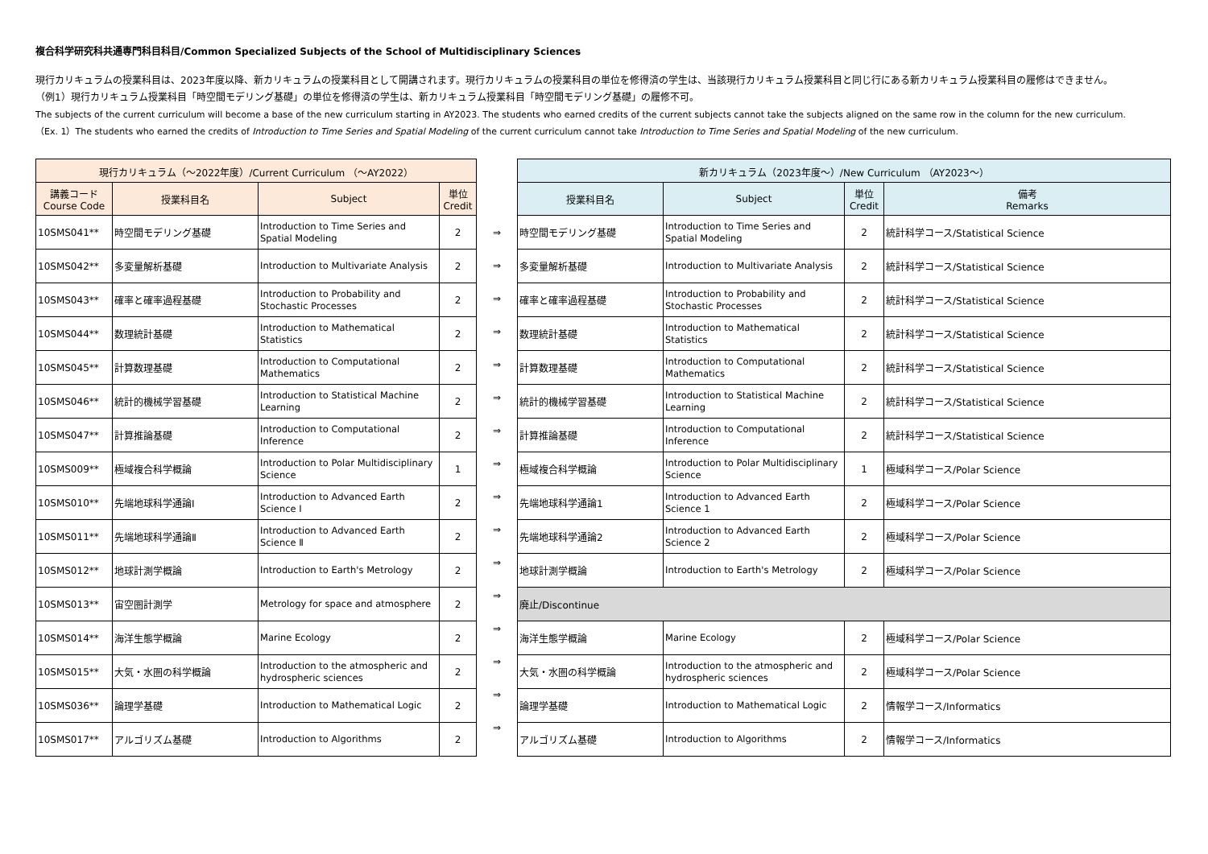複合科学研究科共通専門科目科目/Common Specialized Subjects of the School of Multidisciplinary Sciences
現行カリキュラムの授業科目は、2023年度以降、新カリキュラムの授業科目として開講されます。現行カリキュラムの授業科目の単位を修得済の学生は、当該現行カリキュラム授業科目と同じ行にある新カリキュラム授業科目の履修はできません。
（例1）現行カリキュラム授業科目「時空間モデリング基礎」の単位を修得済の学生は、新カリキュラム授業科目「時空間モデリング基礎」の履修不可。
The subjects of the current curriculum will become a base of the new curriculum starting in AY2023. The students who earned credits of the current subjects cannot take the subjects aligned on the same row in the column for the new curriculum.
（Ex. 1）The students who earned the credits of Introduction to Time Series and Spatial Modeling of the current curriculum cannot take Introduction to Time Series and Spatial Modeling of the new curriculum.
| / 現行カリキュラム（～2022年度）/Current Curriculum （～AY2022） / / / / / --- / --- / --- / --- / / 講義コード Course Code / 授業科目名 / Subject / 単位 Credit / / 10SMS041** / 時空間モデリング基礎 / Introduction to Time Series and Spatial Modeling / 2 / / 10SMS042** / 多変量解析基礎 / Introduction to Multivariate Analysis / 2 / / 10SMS043** / 確率と確率過程基礎 / Introduction to Probability and Stochastic Processes / 2 / / 10SMS044** / 数理統計基礎 / Introduction to Mathematical Statistics / 2 / / 10SMS045** / 計算数理基礎 / Introduction to Computational Mathematics / 2 / / 10SMS046** / 統計的機械学習基礎 / Introduction to Statistical Machine Learning / 2 / / 10SMS047** / 計算推論基礎 / Introduction to Computational Inference / 2 / / 10SMS009** / 極域複合科学概論 / Introduction to Polar Multidisciplinary Science / 1 / / 10SMS010** / 先端地球科学通論Ⅰ / Introduction to Advanced Earth Science Ⅰ / 2 / / 10SMS011** / 先端地球科学通論Ⅱ / Introduction to Advanced Earth Science Ⅱ / 2 / / 10SMS012** / 地球計測学概論 / Introduction to Earth's Metrology / 2 / / 10SMS013** / 宙空圏計測学 / Metrology for space and atmosphere / 2 / / 10SMS014** / 海洋生態学概論 / Marine Ecology / 2 / / 10SMS015** / 大気・水圏の科学概論 / Introduction to the atmospheric and hydrospheric sciences / 2 / / 10SMS036** / 論理学基礎 / Introduction to Mathematical Logic / 2 / / 10SMS017** / アルゴリズム基礎 / Introduction to Algorithms / 2 / | / ⇒ / / ⇒ / / ⇒ / / ⇒ / / ⇒ / / ⇒ / / ⇒ / / ⇒ / / ⇒ / / ⇒ / / ⇒ / / ⇒ / / ⇒ / / ⇒ / / ⇒ / / ⇒ / | / 新カリキュラム（2023年度～）/New Curriculum （AY2023～） / / / / / --- / --- / --- / --- / / 授業科目名 / Subject / 単位 Credit / 備考 Remarks / / 時空間モデリング基礎 / Introduction to Time Series and Spatial Modeling / 2 / 統計科学コース/Statistical Science / / 多変量解析基礎 / Introduction to Multivariate Analysis / 2 / 統計科学コース/Statistical Science / / 確率と確率過程基礎 / Introduction to Probability and Stochastic Processes / 2 / 統計科学コース/Statistical Science / / 数理統計基礎 / Introduction to Mathematical Statistics / 2 / 統計科学コース/Statistical Science / / 計算数理基礎 / Introduction to Computational Mathematics / 2 / 統計科学コース/Statistical Science / / 統計的機械学習基礎 / Introduction to Statistical Machine Learning / 2 / 統計科学コース/Statistical Science / / 計算推論基礎 / Introduction to Computational Inference / 2 / 統計科学コース/Statistical Science / / 極域複合科学概論 / Introduction to Polar Multidisciplinary Science / 1 / 極域科学コース/Polar Science / / 先端地球科学通論1 / Introduction to Advanced Earth Science 1 / 2 / 極域科学コース/Polar Science / / 先端地球科学通論2 / Introduction to Advanced Earth Science 2 / 2 / 極域科学コース/Polar Science / / 地球計測学概論 / Introduction to Earth's Metrology / 2 / 極域科学コース/Polar Science / / 廃止/Discontinue / / / / / 海洋生態学概論 / Marine Ecology / 2 / 極域科学コース/Polar Science / / 大気・水圏の科学概論 / Introduction to the atmospheric and hydrospheric sciences / 2 / 極域科学コース/Polar Science / / 論理学基礎 / Introduction to Mathematical Logic / 2 / 情報学コース/Informatics / / アルゴリズム基礎 / Introduction to Algorithms / 2 / 情報学コース/Informatics / |